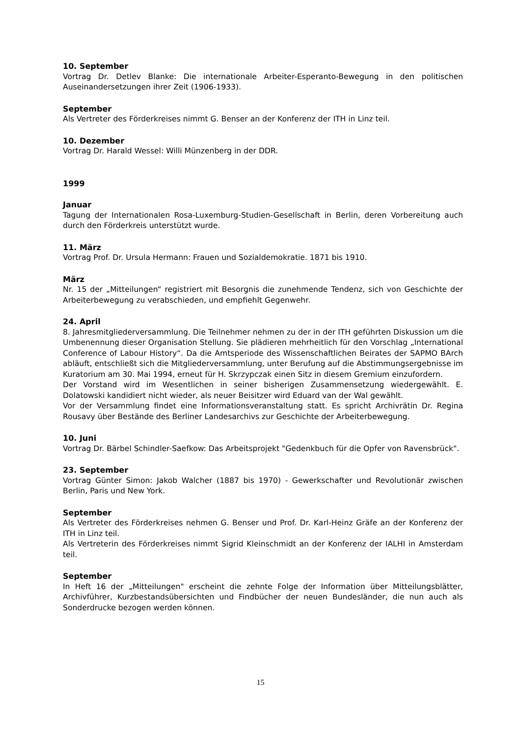10. September
Vortrag Dr. Detlev Blanke: Die internationale Arbeiter-Esperanto-Bewegung in den politischen Auseinandersetzungen ihrer Zeit (1906-1933).
September
Als Vertreter des Förderkreises nimmt G. Benser an der Konferenz der ITH in Linz teil.
10. Dezember
Vortrag Dr. Harald Wessel: Willi Münzenberg in der DDR.
1999
Januar
Tagung der Internationalen Rosa-Luxemburg-Studien-Gesellschaft in Berlin, deren Vorbereitung auch durch den Förderkreis unterstützt wurde.
11. März
Vortrag Prof. Dr. Ursula Hermann: Frauen und Sozialdemokratie. 1871 bis 1910.
März
Nr. 15 der „Mitteilungen“ registriert mit Besorgnis die zunehmende Tendenz, sich von Geschichte der Arbeiterbewegung zu verabschieden, und empfiehlt Gegenwehr.
24. April
8. Jahresmitgliederversammlung. Die Teilnehmer nehmen zu der in der ITH geführten Diskussion um die Umbenennung dieser Organisation Stellung. Sie plädieren mehrheitlich für den Vorschlag „International Conference of Labour History“. Da die Amtsperiode des Wissenschaftlichen Beirates der SAPMO BArch abläuft, entschließt sich die Mitgliederversammlung, unter Berufung auf die Abstimmungsergebnisse im Kuratorium am 30. Mai 1994, erneut für H. Skrzypczak einen Sitz in diesem Gremium einzufordern.
Der Vorstand wird im Wesentlichen in seiner bisherigen Zusammensetzung wiedergewählt. E. Dolatowski kandidiert nicht wieder, als neuer Beisitzer wird Eduard van der Wal gewählt.
Vor der Versammlung findet eine Informationsveranstaltung statt. Es spricht Archivrätin Dr. Regina Rousavy über Bestände des Berliner Landesarchivs zur Geschichte der Arbeiterbewegung.
10. Juni
Vortrag Dr. Bärbel Schindler-Saefkow: Das Arbeitsprojekt "Gedenkbuch für die Opfer von Ravensbrück".
23. September
Vortrag Günter Simon: Jakob Walcher (1887 bis 1970) - Gewerkschafter und Revolutionär zwischen Berlin, Paris und New York.
September
Als Vertreter des Förderkreises nehmen G. Benser und Prof. Dr. Karl-Heinz Gräfe an der Konferenz der ITH in Linz teil.
Als Vertreterin des Förderkreises nimmt Sigrid Kleinschmidt an der Konferenz der IALHI in Amsterdam teil.
September
In Heft 16 der „Mitteilungen" erscheint die zehnte Folge der Information über Mitteilungsblätter, Archivführer, Kurzbestandsübersichten und Findbücher der neuen Bundesländer, die nun auch als Sonderdrucke bezogen werden können.
15